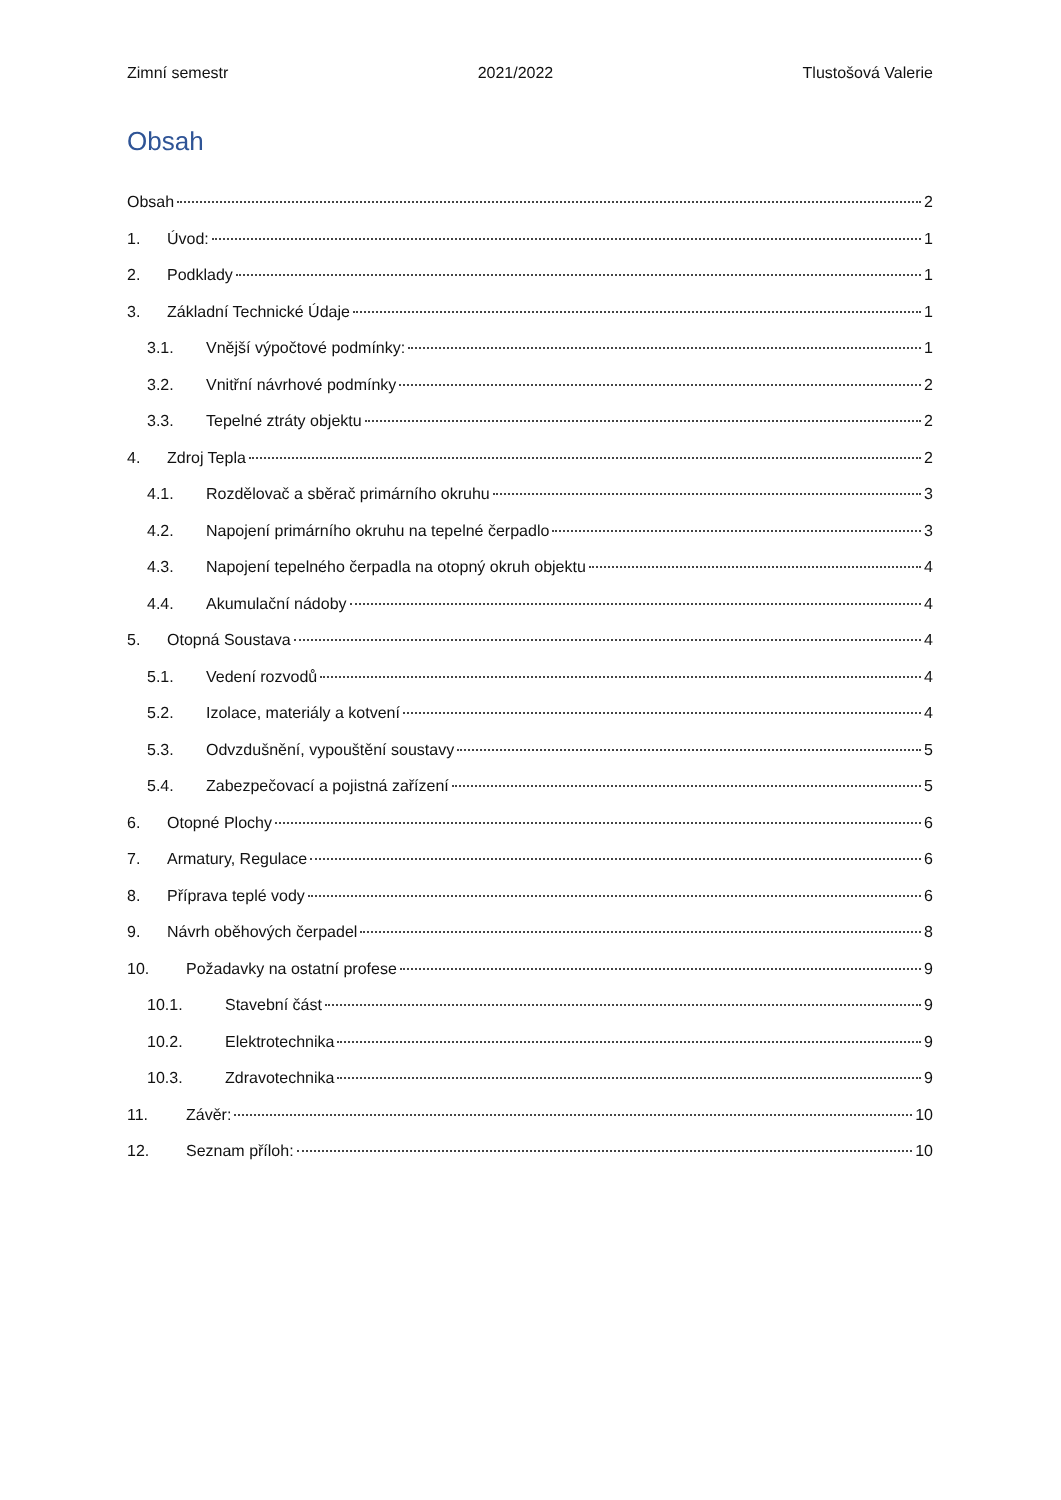Zimní semestr 2021/2022 Tlustošová Valerie
Obsah
Obsah 2
1. Úvod: 1
2. Podklady 1
3. Základní Technické Údaje 1
3.1. Vnější výpočtové podmínky: 1
3.2. Vnitřní návrhové podmínky 2
3.3. Tepelné ztráty objektu 2
4. Zdroj Tepla 2
4.1. Rozdělovač a sběrač primárního okruhu 3
4.2. Napojení primárního okruhu na tepelné čerpadlo 3
4.3. Napojení tepelného čerpadla na otopný okruh objektu 4
4.4. Akumulační nádoby 4
5. Otopná Soustava 4
5.1. Vedení rozvodů 4
5.2. Izolace, materiály a kotvení 4
5.3. Odvzdušnění, vypouštění soustavy 5
5.4. Zabezpečovací a pojistná zařízení 5
6. Otopné Plochy 6
7. Armatury, Regulace 6
8. Příprava teplé vody 6
9. Návrh oběhových čerpadel 8
10. Požadavky na ostatní profese 9
10.1. Stavební část 9
10.2. Elektrotechnika 9
10.3. Zdravotechnika 9
11. Závěr: 10
12. Seznam příloh: 10